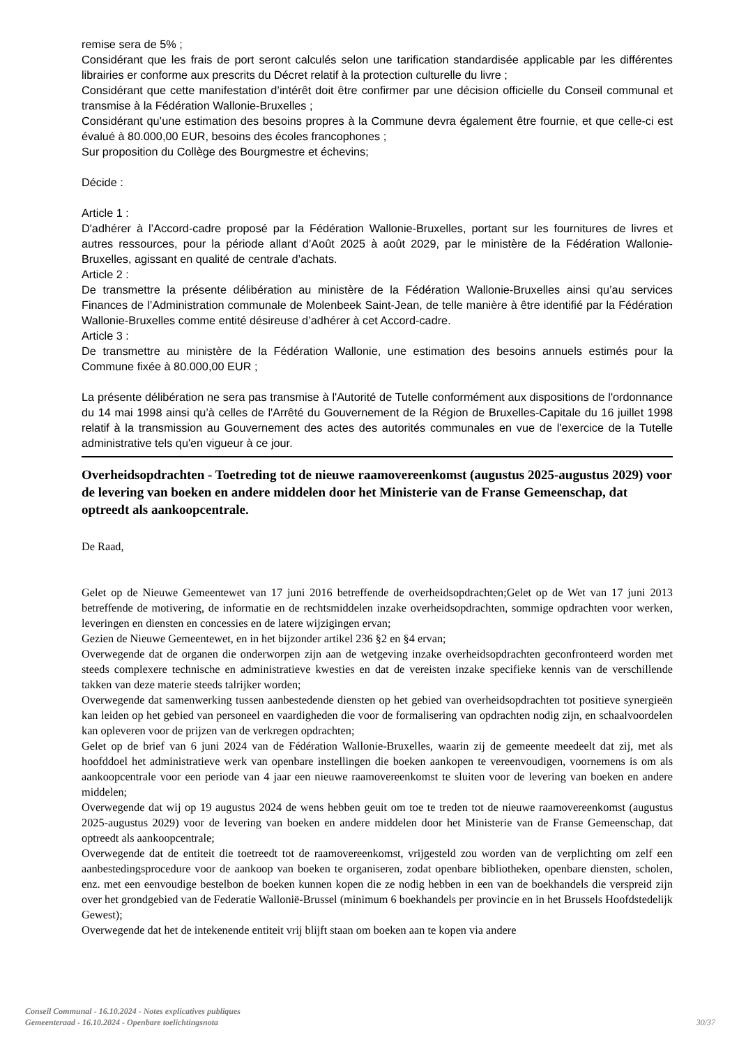remise sera de 5% ;
Considérant que les frais de port seront calculés selon une tarification standardisée applicable par les différentes librairies er conforme aux prescrits du Décret relatif à la protection culturelle du livre ;
Considérant que cette manifestation d’intérêt doit être confirmer par une décision officielle du Conseil communal et transmise à la Fédération Wallonie-Bruxelles ;
Considérant qu’une estimation des besoins propres à la Commune devra également être fournie, et que celle-ci est évalué à 80.000,00 EUR, besoins des écoles francophones ;
Sur proposition du Collège des Bourgmestre et échevins;
Décide :
Article 1 :
D'adhérer à l’Accord-cadre proposé par la Fédération Wallonie-Bruxelles, portant sur les fournitures de livres et autres ressources, pour la période allant d’Août 2025 à août 2029, par le ministère de la Fédération Wallonie-Bruxelles, agissant en qualité de centrale d’achats.
Article 2 :
De transmettre la présente délibération au ministère de la Fédération Wallonie-Bruxelles ainsi qu’au services Finances de l’Administration communale de Molenbeek Saint-Jean, de telle manière à être identifié par la Fédération Wallonie-Bruxelles comme entité désireuse d’adhérer à cet Accord-cadre.
Article 3 :
De transmettre au ministère de la Fédération Wallonie, une estimation des besoins annuels estimés pour la Commune fixée à 80.000,00 EUR ;
La présente délibération ne sera pas transmise à l'Autorité de Tutelle conformément aux dispositions de l'ordonnance du 14 mai 1998 ainsi qu’à celles de l'Arrêté du Gouvernement de la Région de Bruxelles-Capitale du 16 juillet 1998 relatif à la transmission au Gouvernement des actes des autorités communales en vue de l'exercice de la Tutelle administrative tels qu'en vigueur à ce jour.
Overheidsopdrachten - Toetreding tot de nieuwe raamovereenkomst (augustus 2025-augustus 2029) voor de levering van boeken en andere middelen door het Ministerie van de Franse Gemeenschap, dat optreedt als aankoopcentrale.
De Raad,
Gelet op de Nieuwe Gemeentewet van 17 juni 2016 betreffende de overheidsopdrachten;Gelet op de Wet van 17 juni 2013 betreffende de motivering, de informatie en de rechtsmiddelen inzake overheidsopdrachten, sommige opdrachten voor werken, leveringen en diensten en concessies en de latere wijzigingen ervan;
Gezien de Nieuwe Gemeentewet, en in het bijzonder artikel 236 §2 en §4 ervan;
Overwegende dat de organen die onderworpen zijn aan de wetgeving inzake overheidsopdrachten geconfronteerd worden met steeds complexere technische en administratieve kwesties en dat de vereisten inzake specifieke kennis van de verschillende takken van deze materie steeds talrijker worden;
Overwegende dat samenwerking tussen aanbestedende diensten op het gebied van overheidsopdrachten tot positieve synergieën kan leiden op het gebied van personeel en vaardigheden die voor de formalisering van opdrachten nodig zijn, en schaalvoordelen kan opleveren voor de prijzen van de verkregen opdrachten;
Gelet op de brief van 6 juni 2024 van de Fédération Wallonie-Bruxelles, waarin zij de gemeente meedeelt dat zij, met als hoofddoel het administratieve werk van openbare instellingen die boeken aankopen te vereenvoudigen, voornemens is om als aankoopcentrale voor een periode van 4 jaar een nieuwe raamovereenkomst te sluiten voor de levering van boeken en andere middelen;
Overwegende dat wij op 19 augustus 2024 de wens hebben geuit om toe te treden tot de nieuwe raamovereenkomst (augustus 2025-augustus 2029) voor de levering van boeken en andere middelen door het Ministerie van de Franse Gemeenschap, dat optreedt als aankoopcentrale;
Overwegende dat de entiteit die toetreedt tot de raamovereenkomst, vrijgesteld zou worden van de verplichting om zelf een aanbestedingsprocedure voor de aankoop van boeken te organiseren, zodat openbare bibliotheken, openbare diensten, scholen, enz. met een eenvoudige bestelbon de boeken kunnen kopen die ze nodig hebben in een van de boekhandels die verspreid zijn over het grondgebied van de Federatie Wallonië-Brussel (minimum 6 boekhandels per provincie en in het Brussels Hoofdstedelijk Gewest);
Overwegende dat het de intekenende entiteit vrij blijft staan om boeken aan te kopen via andere
Conseil Communal - 16.10.2024 - Notes explicatives publiques
Gemeenteraad - 16.10.2024 - Openbare toelichtingsnota
30/37